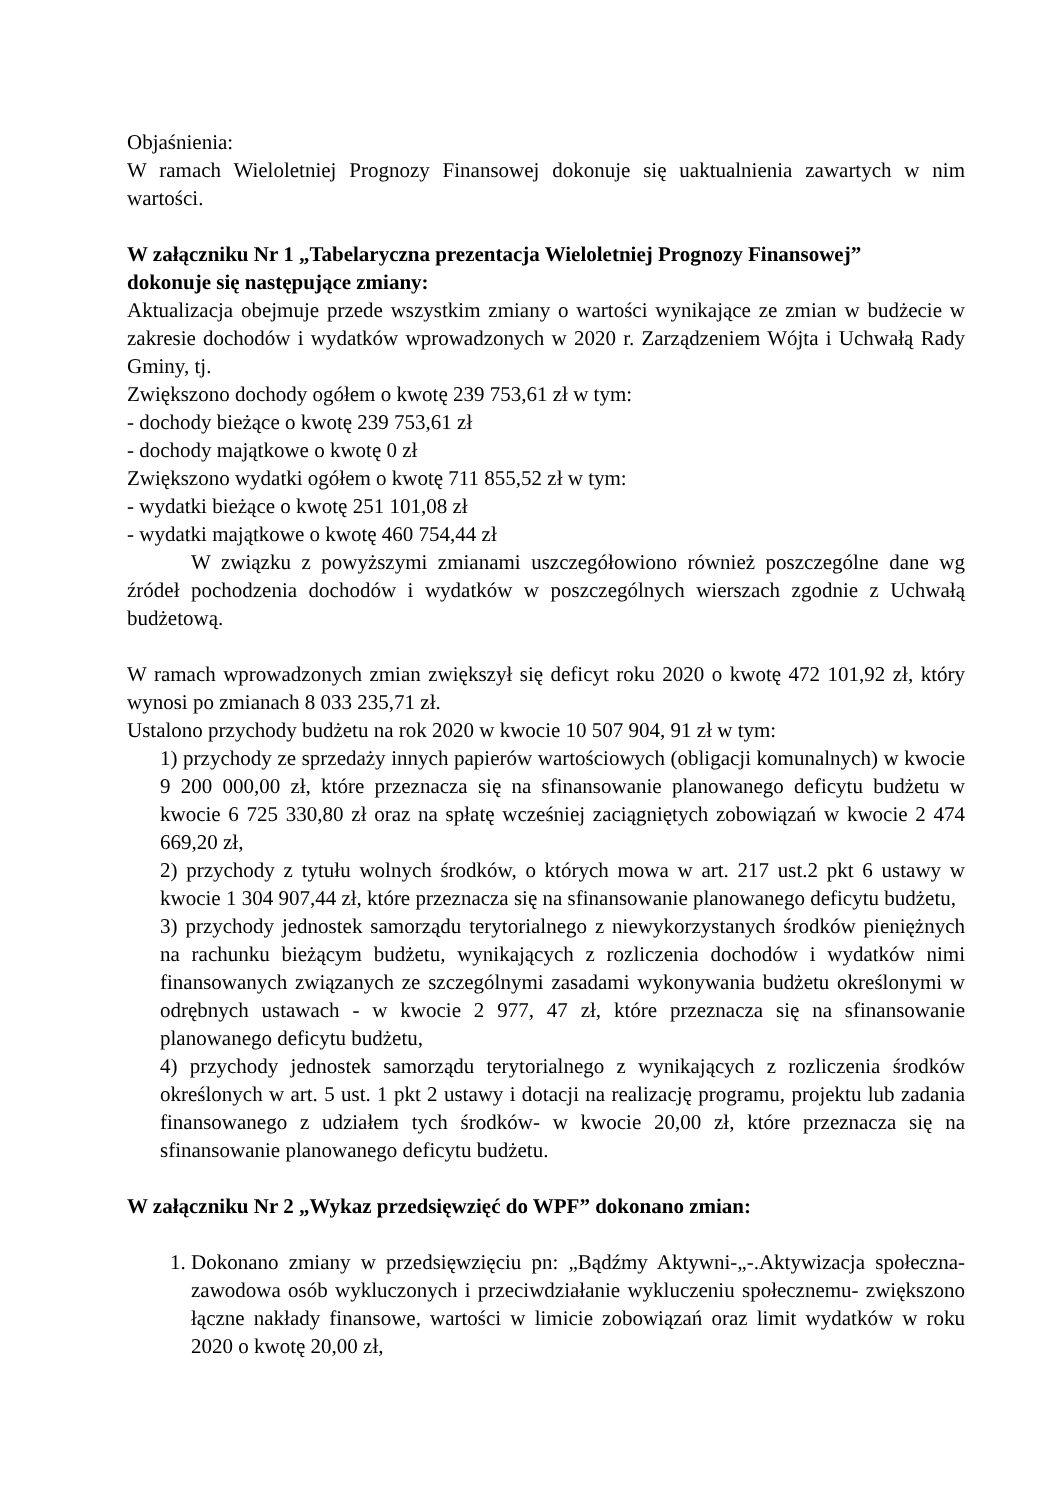Objaśnienia:
W ramach Wieloletniej Prognozy Finansowej dokonuje się uaktualnienia zawartych w nim wartości.
W załączniku Nr 1 „Tabelaryczna prezentacja Wieloletniej Prognozy Finansowej”
dokonuje się następujące zmiany:
Aktualizacja obejmuje przede wszystkim zmiany o wartości wynikające ze zmian w budżecie w zakresie dochodów i wydatków wprowadzonych w 2020 r. Zarządzeniem Wójta i Uchwałą Rady Gminy, tj.
Zwiększono dochody ogółem o kwotę 239 753,61 zł w tym:
- dochody bieżące o kwotę 239 753,61 zł
- dochody majątkowe o kwotę 0 zł
Zwiększono wydatki ogółem o kwotę 711 855,52 zł w tym:
- wydatki bieżące o kwotę 251 101,08 zł
- wydatki majątkowe o kwotę 460 754,44 zł
W związku z powyższymi zmianami uszczegółowiono również poszczególne dane wg źródeł pochodzenia dochodów i wydatków w poszczególnych wierszach zgodnie z Uchwałą budżetową.
W ramach wprowadzonych zmian zwiększył się deficyt roku 2020 o kwotę 472 101,92 zł, który wynosi po zmianach 8 033 235,71 zł.
Ustalono przychody budżetu na rok 2020 w kwocie 10 507 904, 91 zł w tym:
1) przychody ze sprzedaży innych papierów wartościowych (obligacji komunalnych) w kwocie 9 200 000,00 zł, które przeznacza się na sfinansowanie planowanego deficytu budżetu w kwocie 6 725 330,80 zł oraz na spłatę wcześniej zaciągniętych zobowiązań w kwocie 2 474 669,20 zł,
2) przychody z tytułu wolnych środków, o których mowa w art. 217 ust.2 pkt 6 ustawy w kwocie 1 304 907,44 zł, które przeznacza się na sfinansowanie planowanego deficytu budżetu,
3) przychody jednostek samorządu terytorialnego z niewykorzystanych środków pieniężnych na rachunku bieżącym budżetu, wynikających z rozliczenia dochodów i wydatków nimi finansowanych związanych ze szczególnymi zasadami wykonywania budżetu określonymi w odrębnych ustawach - w kwocie 2 977, 47 zł, które przeznacza się na sfinansowanie planowanego deficytu budżetu,
4) przychody jednostek samorządu terytorialnego z wynikających z rozliczenia środków określonych w art. 5 ust. 1 pkt 2 ustawy i dotacji na realizację programu, projektu lub zadania finansowanego z udziałem tych środków- w kwocie 20,00 zł, które przeznacza się na sfinansowanie planowanego deficytu budżetu.
W załączniku Nr 2 „Wykaz przedsięwzięć do WPF” dokonano zmian:
1. Dokonano zmiany w przedsięwzięciu pn: „Bądźmy Aktywni-„-.Aktywizacja społeczna-zawodowa osób wykluczonych i przeciwdziałanie wykluczeniu społecznemu- zwiększono łączne nakłady finansowe, wartości w limicie zobowiązań oraz limit wydatków w roku 2020 o kwotę 20,00 zł,